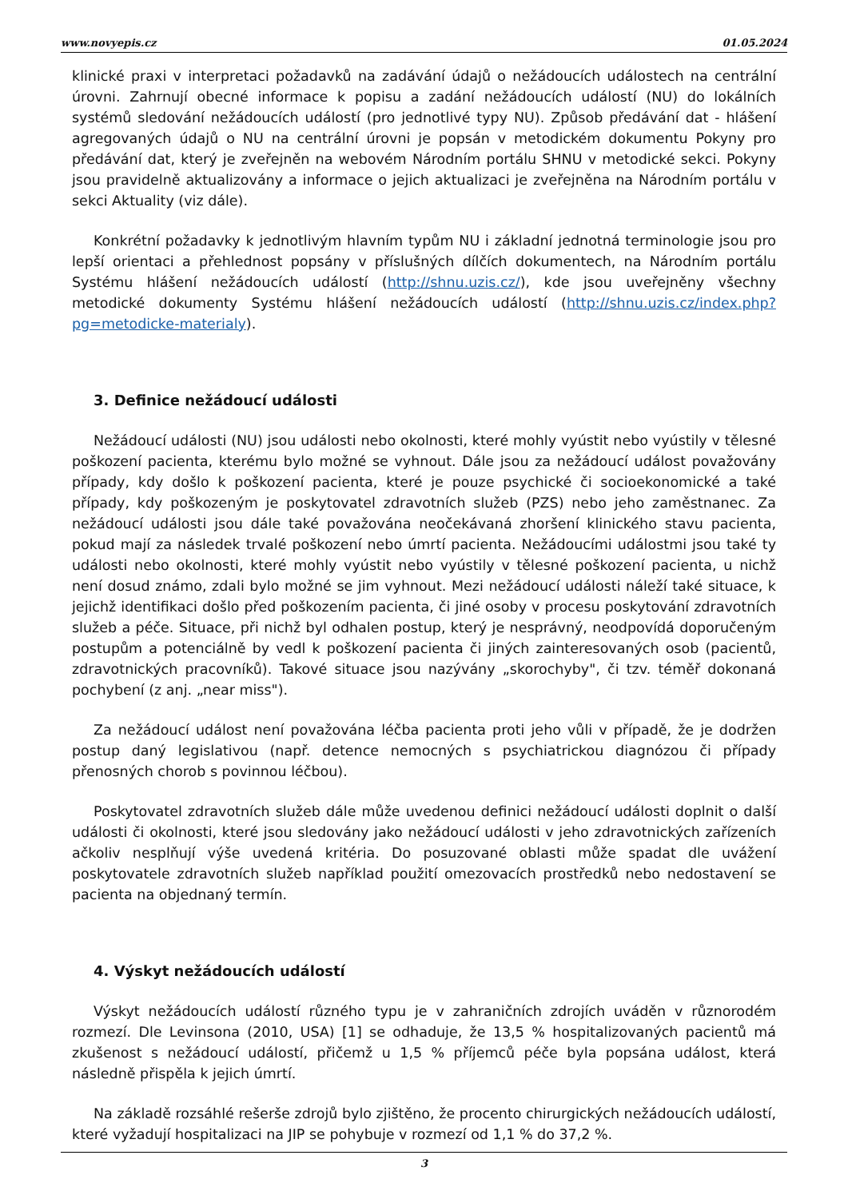www.novyepis.cz 01.05.2024
klinické praxi v interpretaci požadavků na zadávání údajů o nežádoucích událostech na centrální úrovni. Zahrnují obecné informace k popisu a zadání nežádoucích událostí (NU) do lokálních systémů sledování nežádoucích událostí (pro jednotlivé typy NU). Způsob předávání dat - hlášení agregovaných údajů o NU na centrální úrovni je popsán v metodickém dokumentu Pokyny pro předávání dat, který je zveřejněn na webovém Národním portálu SHNU v metodické sekci. Pokyny jsou pravidelně aktualizovány a informace o jejich aktualizaci je zveřejněna na Národním portálu v sekci Aktuality (viz dále).
Konkrétní požadavky k jednotlivým hlavním typům NU i základní jednotná terminologie jsou pro lepší orientaci a přehlednost popsány v příslušných dílčích dokumentech, na Národním portálu Systému hlášení nežádoucích událostí (http://shnu.uzis.cz/), kde jsou uveřejněny všechny metodické dokumenty Systému hlášení nežádoucích událostí (http://shnu.uzis.cz/index.php?pg=metodicke-materialy).
3. Definice nežádoucí události
Nežádoucí události (NU) jsou události nebo okolnosti, které mohly vyústit nebo vyústily v tělesné poškození pacienta, kterému bylo možné se vyhnout. Dále jsou za nežádoucí událost považovány případy, kdy došlo k poškození pacienta, které je pouze psychické či socioekonomické a také případy, kdy poškozeným je poskytovatel zdravotních služeb (PZS) nebo jeho zaměstnanec. Za nežádoucí události jsou dále také považována neočekávaná zhoršení klinického stavu pacienta, pokud mají za následek trvalé poškození nebo úmrtí pacienta. Nežádoucími událostmi jsou také ty události nebo okolnosti, které mohly vyústit nebo vyústily v tělesné poškození pacienta, u nichž není dosud známo, zdali bylo možné se jim vyhnout. Mezi nežádoucí události náleží také situace, k jejichž identifikaci došlo před poškozením pacienta, či jiné osoby v procesu poskytování zdravotních služeb a péče. Situace, při nichž byl odhalen postup, který je nesprávný, neodpovídá doporučeným postupům a potenciálně by vedl k poškození pacienta či jiných zainteresovaných osob (pacientů, zdravotnických pracovníků). Takové situace jsou nazývány „skorochyby", či tzv. téměř dokonaná pochybení (z anj. „near miss").
Za nežádoucí událost není považována léčba pacienta proti jeho vůli v případě, že je dodržen postup daný legislativou (např. detence nemocných s psychiatrickou diagnózou či případy přenosných chorob s povinnou léčbou).
Poskytovatel zdravotních služeb dále může uvedenou definici nežádoucí události doplnit o další události či okolnosti, které jsou sledovány jako nežádoucí události v jeho zdravotnických zařízeních ačkoliv nesplňují výše uvedená kritéria. Do posuzované oblasti může spadat dle uvážení poskytovatele zdravotních služeb například použití omezovacích prostředků nebo nedostavení se pacienta na objednaný termín.
4. Výskyt nežádoucích událostí
Výskyt nežádoucích událostí různého typu je v zahraničních zdrojích uváděn v různorodém rozmezí. Dle Levinsona (2010, USA) [1] se odhaduje, že 13,5 % hospitalizovaných pacientů má zkušenost s nežádoucí událostí, přičemž u 1,5 % příjemců péče byla popsána událost, která následně přispěla k jejich úmrtí.
Na základě rozsáhlé rešerše zdrojů bylo zjištěno, že procento chirurgických nežádoucích událostí, které vyžadují hospitalizaci na JIP se pohybuje v rozmezí od 1,1 % do 37,2 %.
3